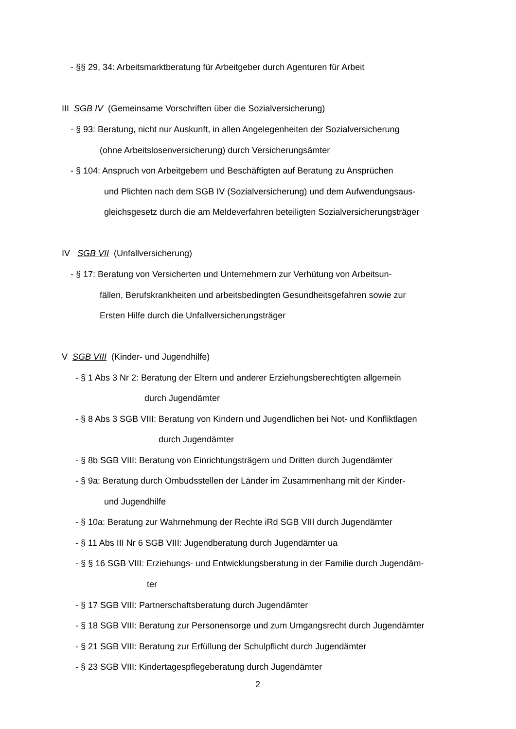- §§ 29, 34: Arbeitsmarktberatung für Arbeitgeber durch Agenturen für Arbeit
III SGB IV (Gemeinsame Vorschriften über die Sozialversicherung)
- § 93: Beratung, nicht nur Auskunft, in allen Angelegenheiten der Sozialversicherung
(ohne Arbeitslosenversicherung) durch Versicherungsämter
- § 104: Anspruch von Arbeitgebern und Beschäftigten auf Beratung zu Ansprüchen
und Plichten nach dem SGB IV (Sozialversicherung) und dem Aufwendungsaus-
gleichsgesetz durch die am Meldeverfahren beteiligten Sozialversicherungsträger
IV SGB VII (Unfallversicherung)
- § 17: Beratung von Versicherten und Unternehmern zur Verhütung von Arbeitsun-
fällen, Berufskrankheiten und arbeitsbedingten Gesundheitsgefahren sowie zur
Ersten Hilfe durch die Unfallversicherungsträger
V SGB VIII (Kinder- und Jugendhilfe)
- § 1 Abs 3 Nr 2: Beratung der Eltern und anderer Erziehungsberechtigten allgemein
durch Jugendämter
- § 8 Abs 3 SGB VIII: Beratung von Kindern und Jugendlichen bei Not- und Konfliktlagen
durch Jugendämter
- § 8b SGB VIII: Beratung von Einrichtungsträgern und Dritten durch Jugendämter
- § 9a: Beratung durch Ombudsstellen der Länder im Zusammenhang mit der Kinder-
und Jugendhilfe
- § 10a: Beratung zur Wahrnehmung der Rechte iRd SGB VIII durch Jugendämter
- § 11 Abs III Nr 6 SGB VIII: Jugendberatung durch Jugendämter ua
- § § 16 SGB VIII: Erziehungs- und Entwicklungsberatung in der Familie durch Jugendäm-
ter
- § 17 SGB VIII: Partnerschaftsberatung durch Jugendämter
- § 18 SGB VIII: Beratung zur Personensorge und zum Umgangsrecht durch Jugendämter
- § 21 SGB VIII: Beratung zur Erfüllung der Schulpflicht durch Jugendämter
- § 23 SGB VIII: Kindertagespflegeberatung durch Jugendämter
2